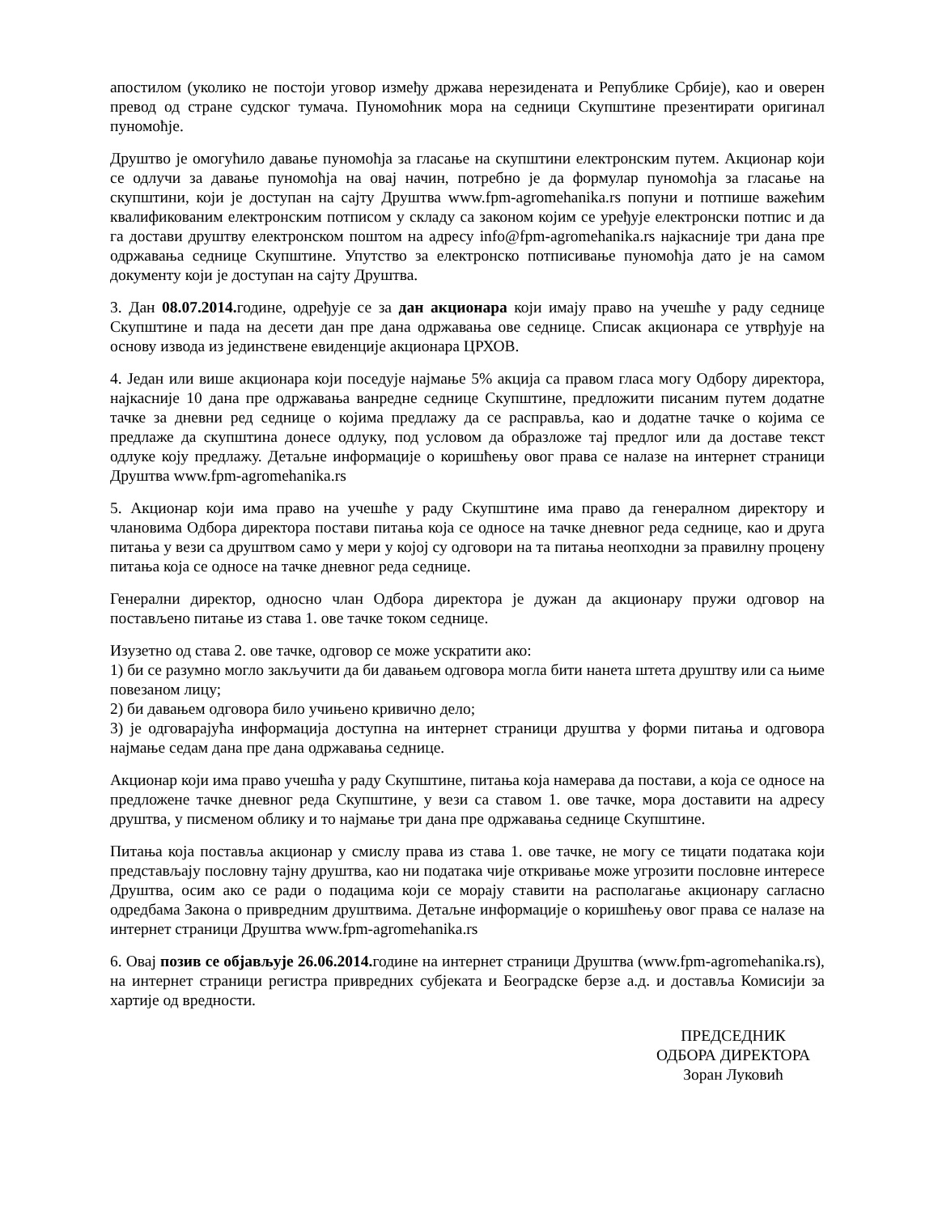апостилом (уколико не постоји уговор између држава нерезидената и Републике Србије), као и оверен превод од стране судског тумача. Пуномоћник мора на седници Скупштине презентирати оригинал пуномоћје.
Друштво је омогућило давање пуномоћја за гласање на скупштини електронским путем. Акционар који се одлучи за давање пуномоћја на овај начин, потребно је да формулар пуномоћја за гласање на скупштини, који је доступан на сајту Друштва www.fpm-agromehanika.rs попуни и потпише важећим квалификованим електронским потписом у складу са законом којим се уређује електронски потпис и да га достави друштву електронском поштом на адресу info@fpm-agromehanika.rs најкасније три дана пре одржавања седнице Скупштине. Упутство за електронско потписивање пуномоћја дато је на самом документу који је доступан на сајту Друштва.
3. Дан 08.07.2014. године, одређује се за дан акционара који имају право на учешће у раду седнице Скупштине и пада на десети дан пре дана одржавања ове седнице. Списак акционара се утврђује на основу извода из јединствене евиденције акционара ЦРХОВ.
4. Један или више акционара који поседује најмање 5% акција са правом гласа могу Одбору директора, најкасније 10 дана пре одржавања ванредне седнице Скупштине, предложити писаним путем додатне тачке за дневни ред седнице о којима предлажу да се расправља, као и додатне тачке о којима се предлаже да скупштина донесе одлуку, под условом да образложе тај предлог или да доставе текст одлуке коју предлажу. Детаљне информације о коришћењу овог права се налазе на интернет страници Друштва www.fpm-agromehanika.rs
5. Акционар који има право на учешће у раду Скупштине има право да генералном директору и члановима Одбора директора постави питања која се односе на тачке дневног реда седнице, као и друга питања у вези са друштвом само у мери у којој су одговори на та питања неопходни за правилну процену питања која се односе на тачке дневног реда седнице.
Генерални директор, односно члан Одбора директора је дужан да акционару пружи одговор на постављено питање из става 1. ове тачке током седнице.
Изузетно од става 2. ове тачке, одговор се може ускратити ако:
1) би се разумно могло закључити да би давањем одговора могла бити нанета штета друштву или са њиме повезаном лицу;
2) би давањем одговора било учињено кривично дело;
3) је одговарајућа информација доступна на интернет страници друштва у форми питања и одговора најмање седам дана пре дана одржавања седнице.
Акционар који има право учешћа у раду Скупштине, питања која намерава да постави, а која се односе на предложене тачке дневног реда Скупштине, у вези са ставом 1. ове тачке, мора доставити на адресу друштва, у писменом облику и то најмање три дана пре одржавања седнице Скупштине.
Питања која поставља акционар у смислу права из става 1. ове тачке, не могу се тицати података који представљају пословну тајну друштва, као ни података чије откривање може угрозити пословне интересе Друштва, осим ако се ради о подацима који се морају ставити на располагање акционару сагласно одредбама Закона о привредним друштвима. Детаљне информације о коришћењу овог права се налазе на интернет страници Друштва www.fpm-agromehanika.rs
6. Овај позив се објављује 26.06.2014. године на интернет страници Друштва (www.fpm-agromehanika.rs), на интернет страници регистра привредних субјеката и Београдске берзе а.д. и доставља Комисији за хартије од вредности.
ПРЕДСЕДНИК
ОДБОРА ДИРЕКТОРА
Зоран Луковић